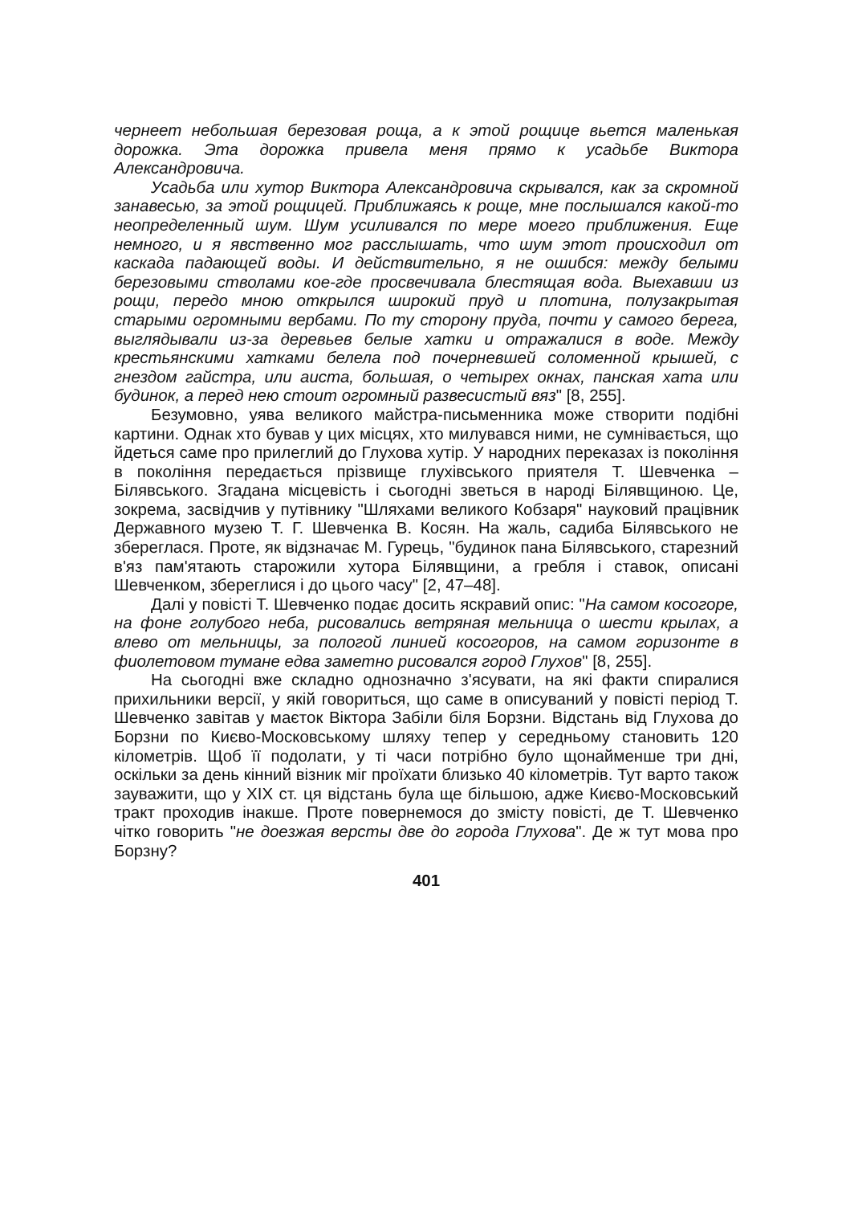чернеет небольшая березовая роща, а к этой рощице вьется маленькая дорожка. Эта дорожка привела меня прямо к усадьбе Виктора Александровича.
Усадьба или хутор Виктора Александровича скрывался, как за скромной занавесью, за этой рощицей. Приближаясь к роще, мне послышался какой-то неопределенный шум. Шум усиливался по мере моего приближения. Еще немного, и я явственно мог расслышать, что шум этот происходил от каскада падающей воды. И действительно, я не ошибся: между белыми березовыми стволами кое-где просвечивала блестящая вода. Выехавши из рощи, передо мною открылся широкий пруд и плотина, полузакрытая старыми огромными вербами. По ту сторону пруда, почти у самого берега, выглядывали из-за деревьев белые хатки и отражалися в воде. Между крестьянскими хатками белела под почерневшей соломенной крышей, с гнездом гайстра, или аиста, большая, о четырех окнах, панская хата или будинок, а перед нею стоит огромный развесистый вяз" [8, 255].
Безумовно, уява великого майстра-письменника може створити подібні картини. Однак хто бував у цих місцях, хто милувався ними, не сумнівається, що йдеться саме про прилеглий до Глухова хутір. У народних переказах із покоління в покоління передається прізвище глухівського приятеля Т. Шевченка – Білявського. Згадана місцевість і сьогодні зветься в народі Білявщиною. Це, зокрема, засвідчив у путівнику "Шляхами великого Кобзаря" науковий працівник Державного музею Т. Г. Шевченка В. Косян. На жаль, садиба Білявського не збереглася. Проте, як відзначає М. Гурець, "будинок пана Білявського, старезний в'яз пам'ятають старожили хутора Білявщини, а гребля і ставок, описані Шевченком, збереглися і до цього часу" [2, 47–48].
Далі у повісті Т. Шевченко подає досить яскравий опис: "На самом косогоре, на фоне голубого неба, рисовались ветряная мельница о шести крылах, а влево от мельницы, за пологой линией косогоров, на самом горизонте в фиолетовом тумане едва заметно рисовался город Глухов" [8, 255].
На сьогодні вже складно однозначно з'ясувати, на які факти спиралися прихильники версії, у якій говориться, що саме в описуваний у повісті період Т. Шевченко завітав у маєток Віктора Забіли біля Борзни. Відстань від Глухова до Борзни по Києво-Московському шляху тепер у середньому становить 120 кілометрів. Щоб її подолати, у ті часи потрібно було щонайменше три дні, оскільки за день кінний візник міг проїхати близько 40 кілометрів. Тут варто також зауважити, що у ХІХ ст. ця відстань була ще більшою, адже Києво-Московський тракт проходив інакше. Проте повернемося до змісту повісті, де Т. Шевченко чітко говорить "не доезжая версты две до города Глухова". Де ж тут мова про Борзну?
401